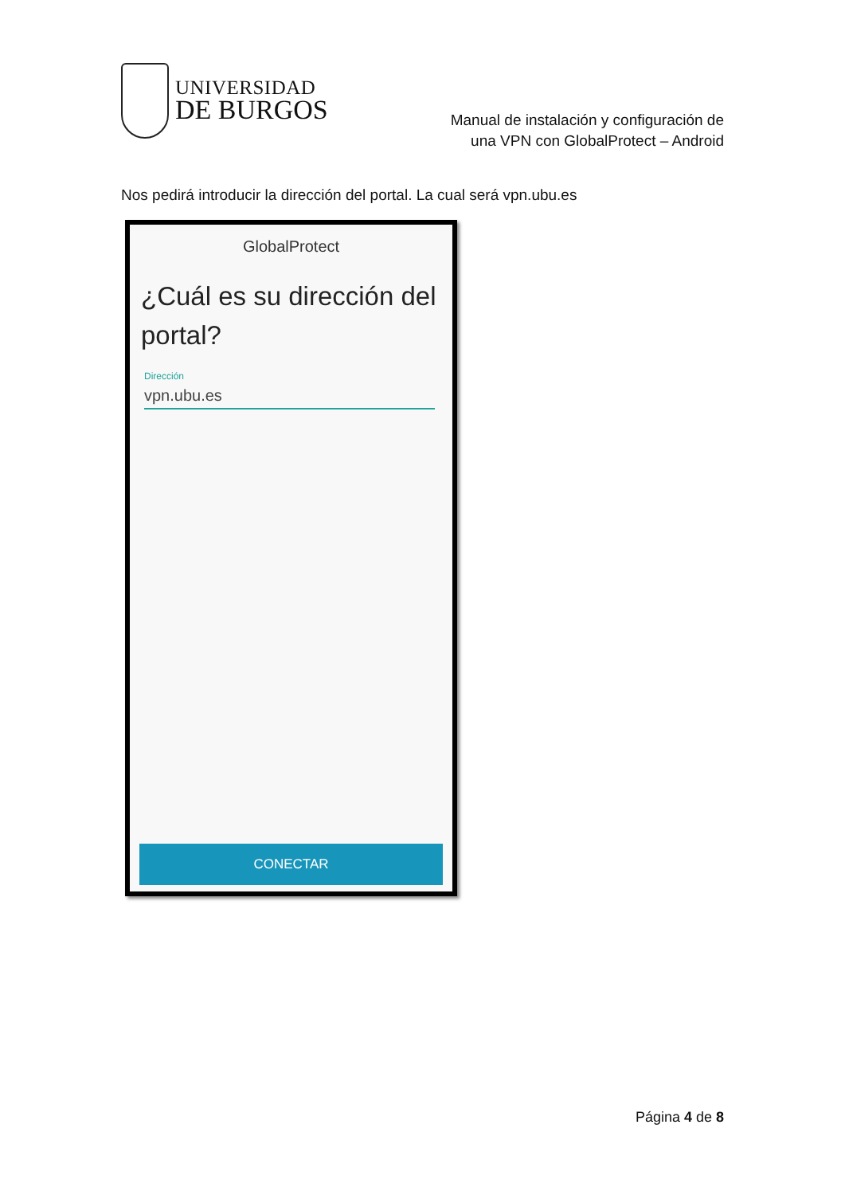UNIVERSIDAD
DE BURGOS
Manual de instalación y configuración de
una VPN con GlobalProtect – Android
Nos pedirá introducir la dirección del portal. La cual será vpn.ubu.es
GlobalProtect
¿Cuál es su dirección del portal?
Dirección
vpn.ubu.es
CONECTAR
Página 4 de 8